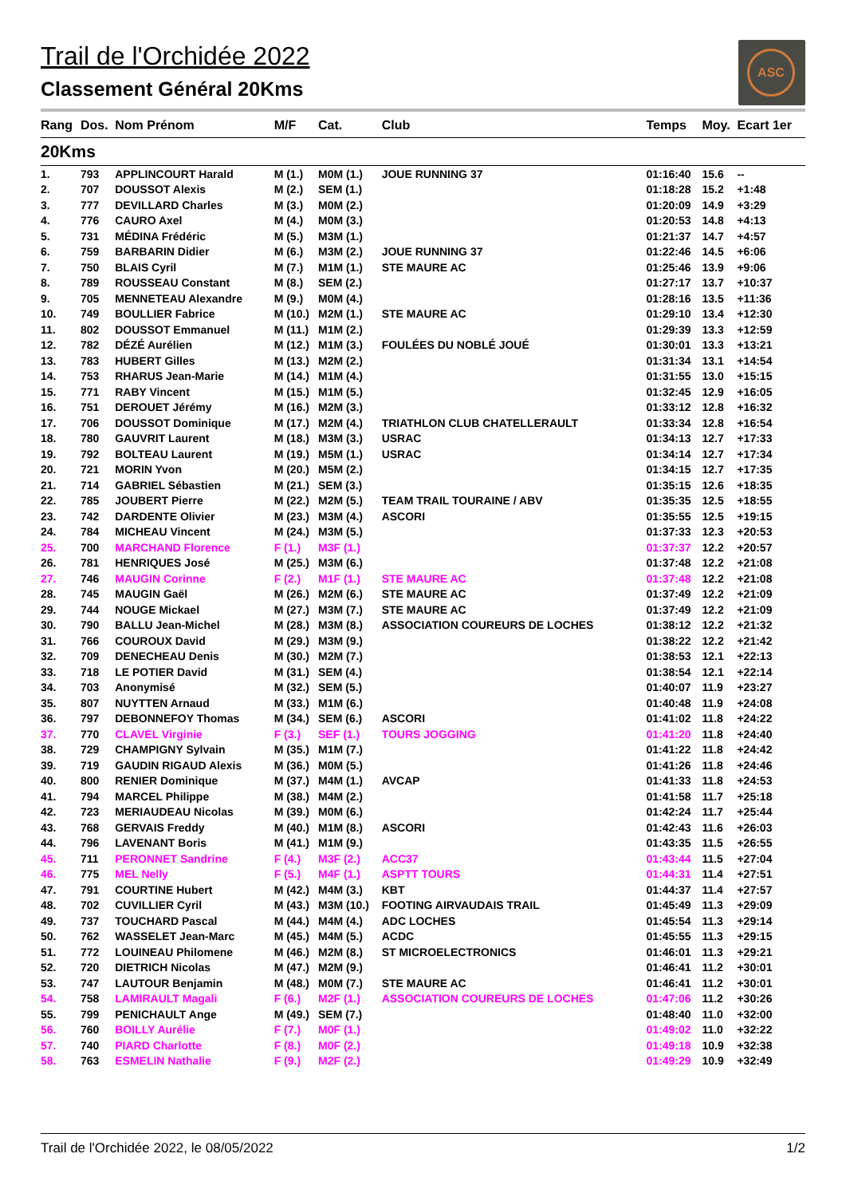Trail de l'Orchidée 2022
Classement Général 20Kms
ASC
| Rang | Dos. | Nom Prénom | M/F | Cat. | Club | Temps | Moy. | Ecart 1er | |
| --- | --- | --- | --- | --- | --- | --- | --- | --- | --- |
| 20Kms | | | | | | | | | |
| 1. | 793 | APPLINCOURT Harald | M (1.) | M0M (1.) | JOUE RUNNING 37 | 01:16:40 | 15.6 | -- | |
| 2. | 707 | DOUSSOT Alexis | M (2.) | SEM (1.) | | 01:18:28 | 15.2 | +1:48 | |
| 3. | 777 | DEVILLARD Charles | M (3.) | M0M (2.) | | 01:20:09 | 14.9 | +3:29 | |
| 4. | 776 | CAURO Axel | M (4.) | M0M (3.) | | 01:20:53 | 14.8 | +4:13 | |
| 5. | 731 | MÉDINA Frédéric | M (5.) | M3M (1.) | | 01:21:37 | 14.7 | +4:57 | |
| 6. | 759 | BARBARIN Didier | M (6.) | M3M (2.) | JOUE RUNNING 37 | 01:22:46 | 14.5 | +6:06 | |
| 7. | 750 | BLAIS Cyril | M (7.) | M1M (1.) | STE MAURE AC | 01:25:46 | 13.9 | +9:06 | |
| 8. | 789 | ROUSSEAU Constant | M (8.) | SEM (2.) | | 01:27:17 | 13.7 | +10:37 | |
| 9. | 705 | MENNETEAU Alexandre | M (9.) | M0M (4.) | | 01:28:16 | 13.5 | +11:36 | |
| 10. | 749 | BOULLIER Fabrice | M (10.) | M2M (1.) | STE MAURE AC | 01:29:10 | 13.4 | +12:30 | |
| 11. | 802 | DOUSSOT Emmanuel | M (11.) | M1M (2.) | | 01:29:39 | 13.3 | +12:59 | |
| 12. | 782 | DÉZÉ Aurélien | M (12.) | M1M (3.) | FOULÉES DU NOBLÉ JOUÉ | 01:30:01 | 13.3 | +13:21 | |
| 13. | 783 | HUBERT Gilles | M (13.) | M2M (2.) | | 01:31:34 | 13.1 | +14:54 | |
| 14. | 753 | RHARUS Jean-Marie | M (14.) | M1M (4.) | | 01:31:55 | 13.0 | +15:15 | |
| 15. | 771 | RABY Vincent | M (15.) | M1M (5.) | | 01:32:45 | 12.9 | +16:05 | |
| 16. | 751 | DEROUET Jérémy | M (16.) | M2M (3.) | | 01:33:12 | 12.8 | +16:32 | |
| 17. | 706 | DOUSSOT Dominique | M (17.) | M2M (4.) | TRIATHLON CLUB CHATELLERAULT | 01:33:34 | 12.8 | +16:54 | |
| 18. | 780 | GAUVRIT Laurent | M (18.) | M3M (3.) | USRAC | 01:34:13 | 12.7 | +17:33 | |
| 19. | 792 | BOLTEAU Laurent | M (19.) | M5M (1.) | USRAC | 01:34:14 | 12.7 | +17:34 | |
| 20. | 721 | MORIN Yvon | M (20.) | M5M (2.) | | 01:34:15 | 12.7 | +17:35 | |
| 21. | 714 | GABRIEL Sébastien | M (21.) | SEM (3.) | | 01:35:15 | 12.6 | +18:35 | |
| 22. | 785 | JOUBERT Pierre | M (22.) | M2M (5.) | TEAM TRAIL TOURAINE / ABV | 01:35:35 | 12.5 | +18:55 | |
| 23. | 742 | DARDENTE Olivier | M (23.) | M3M (4.) | ASCORI | 01:35:55 | 12.5 | +19:15 | |
| 24. | 784 | MICHEAU Vincent | M (24.) | M3M (5.) | | 01:37:33 | 12.3 | +20:53 | |
| 25. | 700 | MARCHAND Florence | F (1.) | M3F (1.) | | 01:37:37 | 12.2 | +20:57 | |
| 26. | 781 | HENRIQUES José | M (25.) | M3M (6.) | | 01:37:48 | 12.2 | +21:08 | |
| 27. | 746 | MAUGIN Corinne | F (2.) | M1F (1.) | STE MAURE AC | 01:37:48 | 12.2 | +21:08 | |
| 28. | 745 | MAUGIN Gaël | M (26.) | M2M (6.) | STE MAURE AC | 01:37:49 | 12.2 | +21:09 | |
| 29. | 744 | NOUGE Mickael | M (27.) | M3M (7.) | STE MAURE AC | 01:37:49 | 12.2 | +21:09 | |
| 30. | 790 | BALLU Jean-Michel | M (28.) | M3M (8.) | ASSOCIATION COUREURS DE LOCHES | 01:38:12 | 12.2 | +21:32 | |
| 31. | 766 | COUROUX David | M (29.) | M3M (9.) | | 01:38:22 | 12.2 | +21:42 | |
| 32. | 709 | DENECHEAU Denis | M (30.) | M2M (7.) | | 01:38:53 | 12.1 | +22:13 | |
| 33. | 718 | LE POTIER David | M (31.) | SEM (4.) | | 01:38:54 | 12.1 | +22:14 | |
| 34. | 703 | Anonymisé | M (32.) | SEM (5.) | | 01:40:07 | 11.9 | +23:27 | |
| 35. | 807 | NUYTTEN Arnaud | M (33.) | M1M (6.) | | 01:40:48 | 11.9 | +24:08 | |
| 36. | 797 | DEBONNEFOY Thomas | M (34.) | SEM (6.) | ASCORI | 01:41:02 | 11.8 | +24:22 | |
| 37. | 770 | CLAVEL Virginie | F (3.) | SEF (1.) | TOURS JOGGING | 01:41:20 | 11.8 | +24:40 | |
| 38. | 729 | CHAMPIGNY Sylvain | M (35.) | M1M (7.) | | 01:41:22 | 11.8 | +24:42 | |
| 39. | 719 | GAUDIN RIGAUD Alexis | M (36.) | M0M (5.) | | 01:41:26 | 11.8 | +24:46 | |
| 40. | 800 | RENIER Dominique | M (37.) | M4M (1.) | AVCAP | 01:41:33 | 11.8 | +24:53 | |
| 41. | 794 | MARCEL Philippe | M (38.) | M4M (2.) | | 01:41:58 | 11.7 | +25:18 | |
| 42. | 723 | MERIAUDEAU Nicolas | M (39.) | M0M (6.) | | 01:42:24 | 11.7 | +25:44 | |
| 43. | 768 | GERVAIS Freddy | M (40.) | M1M (8.) | ASCORI | 01:42:43 | 11.6 | +26:03 | |
| 44. | 796 | LAVENANT Boris | M (41.) | M1M (9.) | | 01:43:35 | 11.5 | +26:55 | |
| 45. | 711 | PERONNET Sandrine | F (4.) | M3F (2.) | ACC37 | 01:43:44 | 11.5 | +27:04 | |
| 46. | 775 | MEL Nelly | F (5.) | M4F (1.) | ASPTT TOURS | 01:44:31 | 11.4 | +27:51 | |
| 47. | 791 | COURTINE Hubert | M (42.) | M4M (3.) | KBT | 01:44:37 | 11.4 | +27:57 | |
| 48. | 702 | CUVILLIER Cyril | M (43.) | M3M (10.) | FOOTING AIRVAUDAIS TRAIL | 01:45:49 | 11.3 | +29:09 | |
| 49. | 737 | TOUCHARD Pascal | M (44.) | M4M (4.) | ADC LOCHES | 01:45:54 | 11.3 | +29:14 | |
| 50. | 762 | WASSELET Jean-Marc | M (45.) | M4M (5.) | ACDC | 01:45:55 | 11.3 | +29:15 | |
| 51. | 772 | LOUINEAU Philomene | M (46.) | M2M (8.) | ST MICROELECTRONICS | 01:46:01 | 11.3 | +29:21 | |
| 52. | 720 | DIETRICH Nicolas | M (47.) | M2M (9.) | | 01:46:41 | 11.2 | +30:01 | |
| 53. | 747 | LAUTOUR Benjamin | M (48.) | M0M (7.) | STE MAURE AC | 01:46:41 | 11.2 | +30:01 | |
| 54. | 758 | LAMIRAULT Magali | F (6.) | M2F (1.) | ASSOCIATION COUREURS DE LOCHES | 01:47:06 | 11.2 | +30:26 | |
| 55. | 799 | PENICHAULT Ange | M (49.) | SEM (7.) | | 01:48:40 | 11.0 | +32:00 | |
| 56. | 760 | BOILLY Aurélie | F (7.) | M0F (1.) | | 01:49:02 | 11.0 | +32:22 | |
| 57. | 740 | PIARD Charlotte | F (8.) | M0F (2.) | | 01:49:18 | 10.9 | +32:38 | |
| 58. | 763 | ESMELIN Nathalie | F (9.) | M2F (2.) | | 01:49:29 | 10.9 | +32:49 | |
Trail de l'Orchidée 2022, le 08/05/2022 1/2